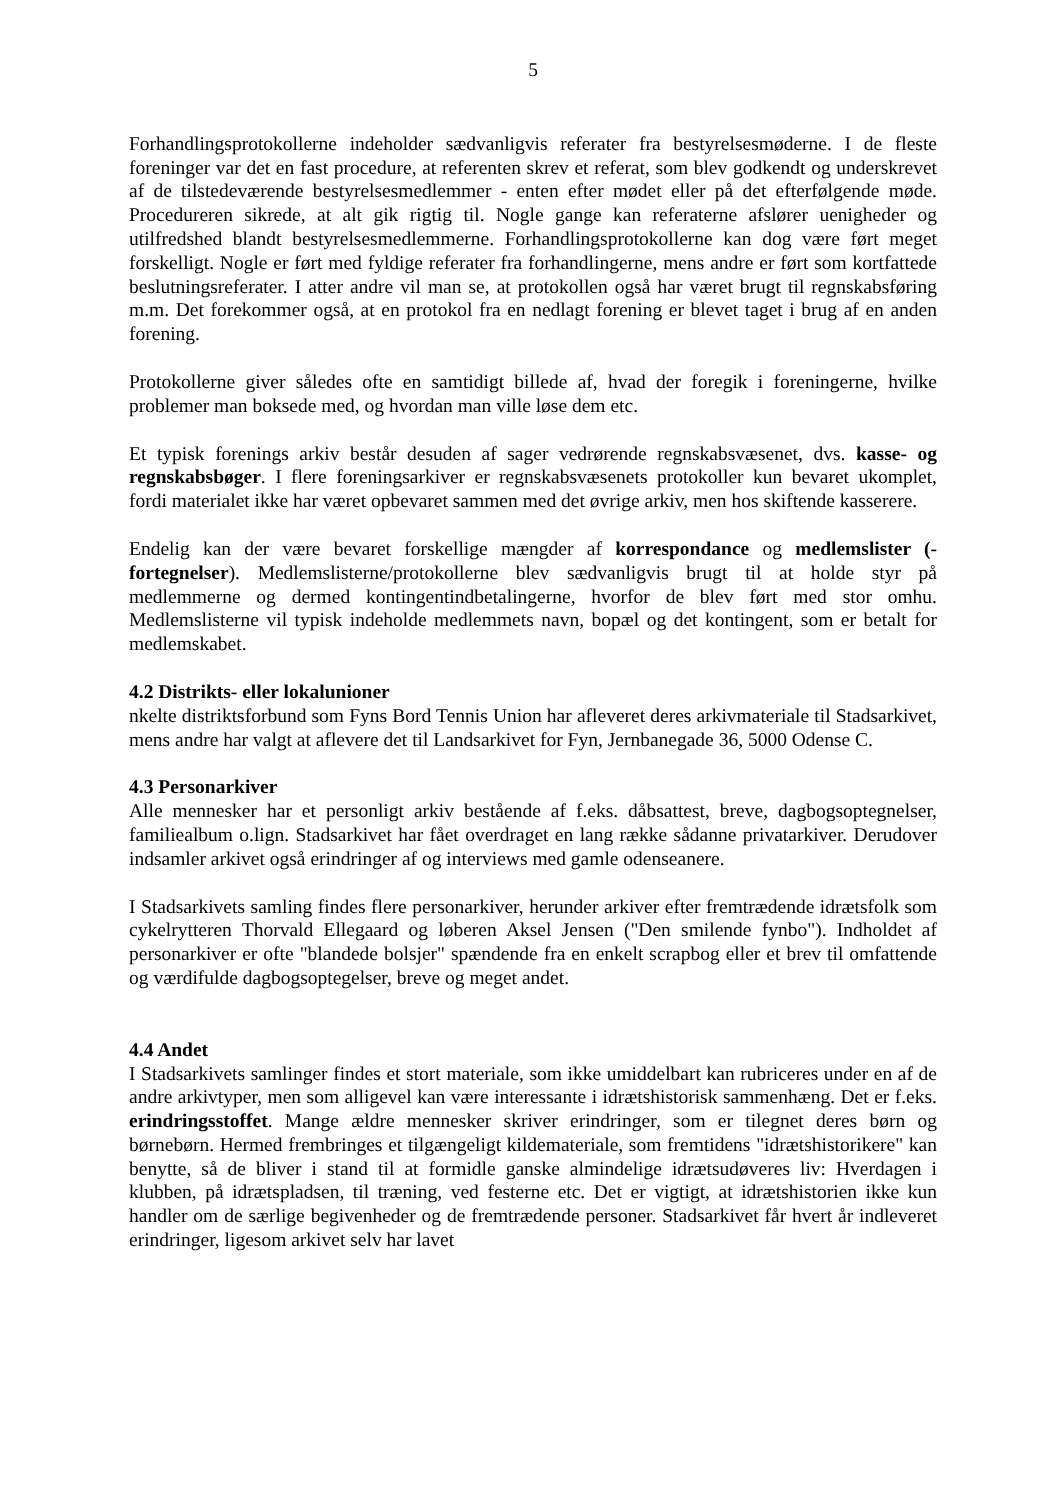5
Forhandlingsprotokollerne indeholder sædvanligvis referater fra bestyrelsesmøderne. I de fleste foreninger var det en fast procedure, at referenten skrev et referat, som blev godkendt og underskrevet af de tilstedeværende bestyrelsesmedlemmer - enten efter mødet eller på det efterfølgende møde. Procedureren sikrede, at alt gik rigtig til. Nogle gange kan referaterne afslører uenigheder og utilfredshed blandt bestyrelsesmedlemmerne. Forhandlingsprotokollerne kan dog være ført meget forskelligt. Nogle er ført med fyldige referater fra forhandlingerne, mens andre er ført som kortfattede beslutningsreferater. I atter andre vil man se, at protokollen også har været brugt til regnskabsføring m.m. Det forekommer også, at en protokol fra en nedlagt forening er blevet taget i brug af en anden forening.
Protokollerne giver således ofte en samtidigt billede af, hvad der foregik i foreningerne, hvilke problemer man boksede med, og hvordan man ville løse dem etc.
Et typisk forenings arkiv består desuden af sager vedrørende regnskabsvæsenet, dvs. kasse- og regnskabsbøger. I flere foreningsarkiver er regnskabsvæsenets protokoller kun bevaret ukomplet, fordi materialet ikke har været opbevaret sammen med det øvrige arkiv, men hos skiftende kasserere.
Endelig kan der være bevaret forskellige mængder af korrespondance og medlemslister (-fortegnelser). Medlemslisterne/protokollerne blev sædvanligvis brugt til at holde styr på medlemmerne og dermed kontingentindbetalingerne, hvorfor de blev ført med stor omhu. Medlemslisterne vil typisk indeholde medlemmets navn, bopæl og det kontingent, som er betalt for medlemskabet.
4.2 Distrikts- eller lokalunioner
nkelte distriktsforbund som Fyns Bord Tennis Union har afleveret deres arkivmateriale til Stadsarkivet, mens andre har valgt at aflevere det til Landsarkivet for Fyn, Jernbanegade 36, 5000 Odense C.
4.3 Personarkiver
Alle mennesker har et personligt arkiv bestående af f.eks. dåbsattest, breve, dagbogsoptegnelser, familiealbum o.lign. Stadsarkivet har fået overdraget en lang række sådanne privatarkiver. Derudover indsamler arkivet også erindringer af og interviews med gamle odenseanere.
I Stadsarkivets samling findes flere personarkiver, herunder arkiver efter fremtrædende idrætsfolk som cykelrytteren Thorvald Ellegaard og løberen Aksel Jensen ("Den smilende fynbo"). Indholdet af personarkiver er ofte "blandede bolsjer" spændende fra en enkelt scrapbog eller et brev til omfattende og værdifulde dagbogsoptegelser, breve og meget andet.
4.4 Andet
I Stadsarkivets samlinger findes et stort materiale, som ikke umiddelbart kan rubriceres under en af de andre arkivtyper, men som alligevel kan være interessante i idrætshistorisk sammenhæng. Det er f.eks. erindringsstoffet. Mange ældre mennesker skriver erindringer, som er tilegnet deres børn og børnebørn. Hermed frembringes et tilgængeligt kildemateriale, som fremtidens "idrætshistorikere" kan benytte, så de bliver i stand til at formidle ganske almindelige idrætsudøveres liv: Hverdagen i klubben, på idrætspladsen, til træning, ved festerne etc. Det er vigtigt, at idrætshistorien ikke kun handler om de særlige begivenheder og de fremtrædende personer. Stadsarkivet får hvert år indleveret erindringer, ligesom arkivet selv har lavet